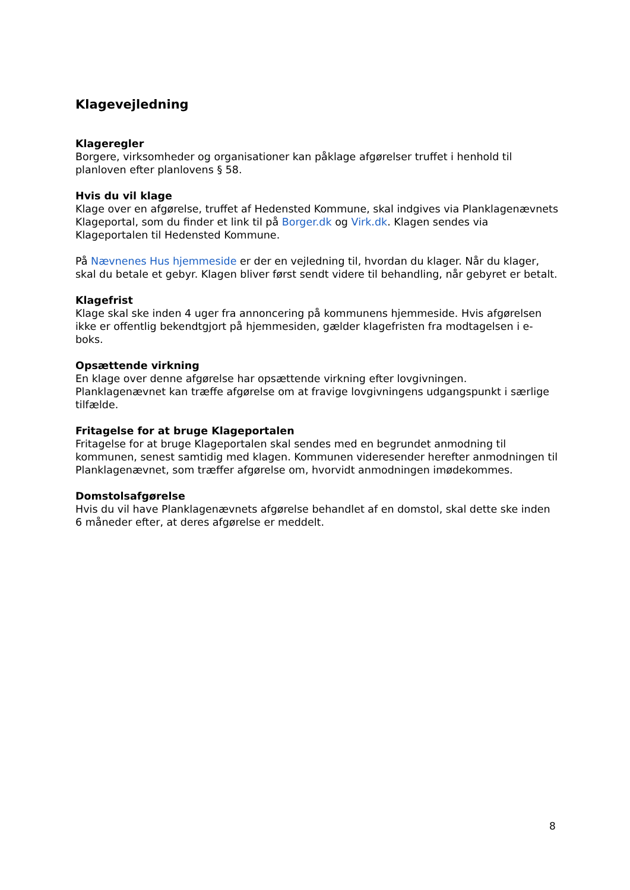Klagevejledning
Klageregler
Borgere, virksomheder og organisationer kan påklage afgørelser truffet i henhold til planloven efter planlovens § 58.
Hvis du vil klage
Klage over en afgørelse, truffet af Hedensted Kommune, skal indgives via Planklagenævnets Klageportal, som du finder et link til på Borger.dk og Virk.dk. Klagen sendes via Klageportalen til Hedensted Kommune.
På Nævnenes Hus hjemmeside er der en vejledning til, hvordan du klager. Når du klager, skal du betale et gebyr. Klagen bliver først sendt videre til behandling, når gebyret er betalt.
Klagefrist
Klage skal ske inden 4 uger fra annoncering på kommunens hjemmeside. Hvis afgørelsen ikke er offentlig bekendtgjort på hjemmesiden, gælder klagefristen fra modtagelsen i e-boks.
Opsættende virkning
En klage over denne afgørelse har opsættende virkning efter lovgivningen. Planklagenævnet kan træffe afgørelse om at fravige lovgivningens udgangspunkt i særlige tilfælde.
Fritagelse for at bruge Klageportalen
Fritagelse for at bruge Klageportalen skal sendes med en begrundet anmodning til kommunen, senest samtidig med klagen. Kommunen videresender herefter anmodningen til Planklagenævnet, som træffer afgørelse om, hvorvidt anmodningen imødekommes.
Domstolsafgørelse
Hvis du vil have Planklagenævnets afgørelse behandlet af en domstol, skal dette ske inden 6 måneder efter, at deres afgørelse er meddelt.
8